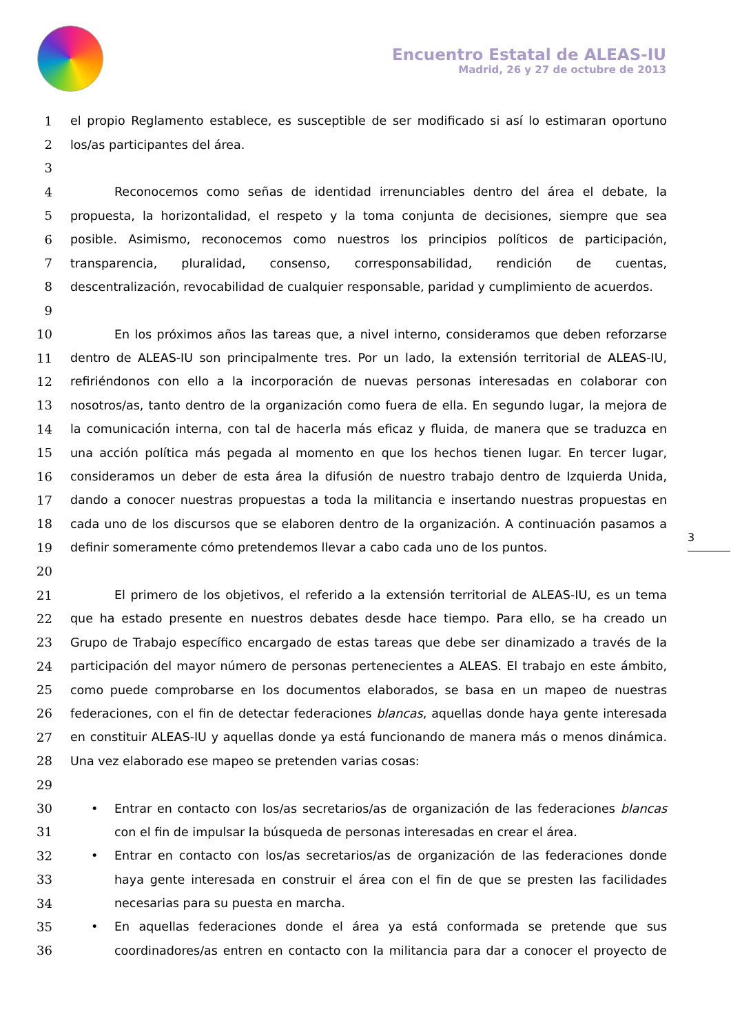Encuentro Estatal de ALEAS-IU
Madrid, 26 y 27 de octubre de 2013
3
1 el propio Reglamento establece, es susceptible de ser modificado si así lo estimaran oportuno
2 los/as participantes del área.
3
4 Reconocemos como señas de identidad irrenunciables dentro del área el debate, la
5 propuesta, la horizontalidad, el respeto y la toma conjunta de decisiones, siempre que sea
6 posible. Asimismo, reconocemos como nuestros los principios políticos de participación,
7 transparencia, pluralidad, consenso, corresponsabilidad, rendición de cuentas,
8 descentralización, revocabilidad de cualquier responsable, paridad y cumplimiento de acuerdos.
9
10 En los próximos años las tareas que, a nivel interno, consideramos que deben reforzarse
11 dentro de ALEAS-IU son principalmente tres. Por un lado, la extensión territorial de ALEAS-IU,
12 refiriéndonos con ello a la incorporación de nuevas personas interesadas en colaborar con
13 nosotros/as, tanto dentro de la organización como fuera de ella. En segundo lugar, la mejora de
14 la comunicación interna, con tal de hacerla más eficaz y fluida, de manera que se traduzca en
15 una acción política más pegada al momento en que los hechos tienen lugar. En tercer lugar,
16 consideramos un deber de esta área la difusión de nuestro trabajo dentro de Izquierda Unida,
17 dando a conocer nuestras propuestas a toda la militancia e insertando nuestras propuestas en
18 cada uno de los discursos que se elaboren dentro de la organización. A continuación pasamos a
19 definir someramente cómo pretendemos llevar a cabo cada uno de los puntos.
20
21 El primero de los objetivos, el referido a la extensión territorial de ALEAS-IU, es un tema
22 que ha estado presente en nuestros debates desde hace tiempo. Para ello, se ha creado un
23 Grupo de Trabajo específico encargado de estas tareas que debe ser dinamizado a través de la
24 participación del mayor número de personas pertenecientes a ALEAS. El trabajo en este ámbito,
25 como puede comprobarse en los documentos elaborados, se basa en un mapeo de nuestras
26 federaciones, con el fin de detectar federaciones blancas, aquellas donde haya gente interesada
27 en constituir ALEAS-IU y aquellas donde ya está funcionando de manera más o menos dinámica.
28 Una vez elaborado ese mapeo se pretenden varias cosas:
29
30 • Entrar en contacto con los/as secretarios/as de organización de las federaciones blancas
31 con el fin de impulsar la búsqueda de personas interesadas en crear el área.
32 • Entrar en contacto con los/as secretarios/as de organización de las federaciones donde
33 haya gente interesada en construir el área con el fin de que se presten las facilidades
34 necesarias para su puesta en marcha.
35 • En aquellas federaciones donde el área ya está conformada se pretende que sus
36 coordinadores/as entren en contacto con la militancia para dar a conocer el proyecto de